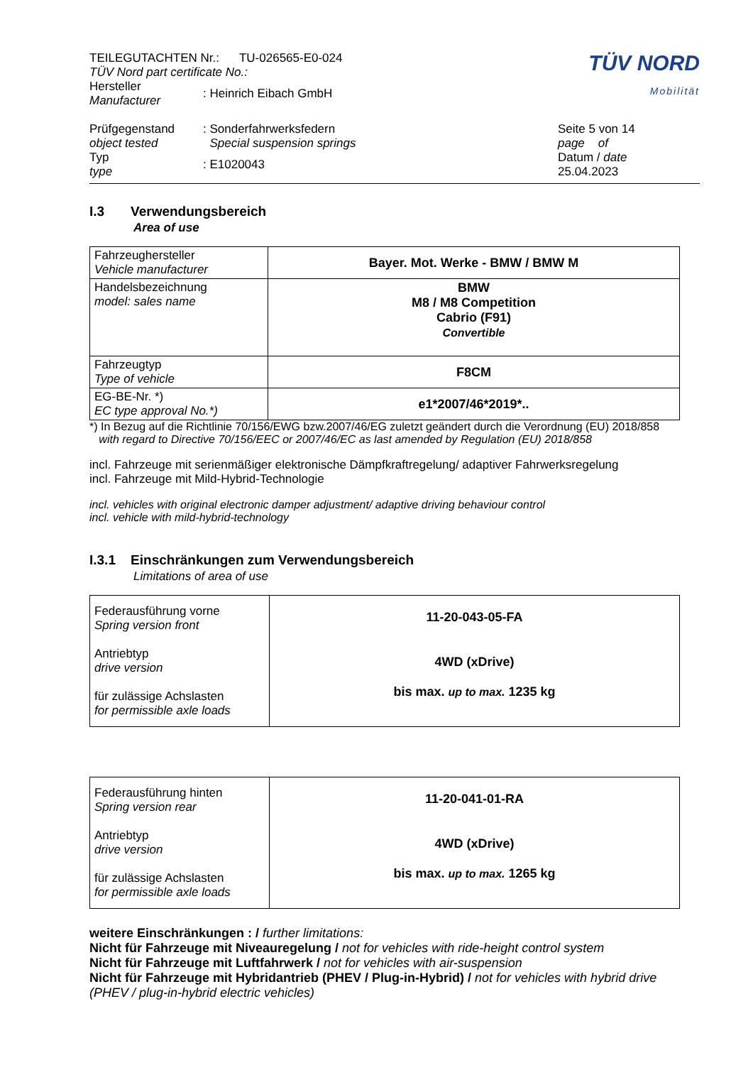| TEILEGUTACHTEN Nr.: TU-026565-E0-024 TÜV Nord part certificate No.: | | | TÜV NORD Mobilität |
| Hersteller Manufacturer | : Heinrich Eibach GmbH | | |
| Prüfgegenstand object tested | : Sonderfahrwerksfedern Special suspension springs | | Seite 5 von 14 page of |
| Typ type | : E1020043 | | Datum / date 25.04.2023 |
I.3 Verwendungsbereich
Area of use
| Fahrzeughersteller Vehicle manufacturer | Bayer. Mot. Werke - BMW / BMW M |
| Handelsbezeichnung model: sales name | BMW M8 / M8 Competition Cabrio (F91) Convertible |
| Fahrzeugtyp Type of vehicle | F8CM |
| EG-BE-Nr. *) EC type approval No.*) | e1*2007/46*2019*.. |
*) In Bezug auf die Richtlinie 70/156/EWG bzw.2007/46/EG zuletzt geändert durch die Verordnung (EU) 2018/858
with regard to Directive 70/156/EEC or 2007/46/EC as last amended by Regulation (EU) 2018/858
incl. Fahrzeuge mit serienmäßiger elektronische Dämpfkraftregelung/ adaptiver Fahrwerksregelung
incl. Fahrzeuge mit Mild-Hybrid-Technologie
incl. vehicles with original electronic damper adjustment/ adaptive driving behaviour control
incl. vehicle with mild-hybrid-technology
I.3.1 Einschränkungen zum Verwendungsbereich
Limitations of area of use
| Federausführung vorne Spring version front Antriebtyp drive version für zulässige Achslasten for permissible axle loads | 11-20-043-05-FA 4WD (xDrive) bis max. up to max. 1235 kg |
| Federausführung hinten Spring version rear Antriebtyp drive version für zulässige Achslasten for permissible axle loads | 11-20-041-01-RA 4WD (xDrive) bis max. up to max. 1265 kg |
weitere Einschränkungen : / further limitations:
Nicht für Fahrzeuge mit Niveauregelung / not for vehicles with ride-height control system
Nicht für Fahrzeuge mit Luftfahrwerk / not for vehicles with air-suspension
Nicht für Fahrzeuge mit Hybridantrieb (PHEV / Plug-in-Hybrid) / not for vehicles with hybrid drive (PHEV / plug-in-hybrid electric vehicles)